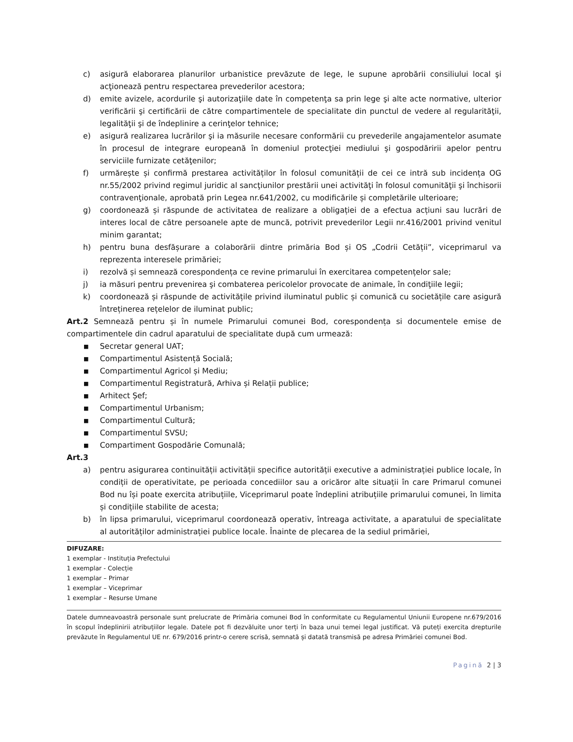c) asigură elaborarea planurilor urbanistice prevăzute de lege, le supune aprobării consiliului local şi acţionează pentru respectarea prevederilor acestora;
d) emite avizele, acordurile şi autorizaţiile date în competenţa sa prin lege şi alte acte normative, ulterior verificării şi certificării de către compartimentele de specialitate din punctul de vedere al regularităţii, legalităţii şi de îndeplinire a cerinţelor tehnice;
e) asigură realizarea lucrărilor şi ia măsurile necesare conformării cu prevederile angajamentelor asumate în procesul de integrare europeană în domeniul protecţiei mediului şi gospodăririi apelor pentru serviciile furnizate cetăţenilor;
f) urmărește și confirmă prestarea activităților în folosul comunității de cei ce intră sub incidența OG nr.55/2002 privind regimul juridic al sancţiunilor prestării unei activităţi în folosul comunităţii şi închisorii contravenţionale, aprobată prin Legea nr.641/2002, cu modificările și completările ulterioare;
g) coordonează și răspunde de activitatea de realizare a obligației de a efectua acțiuni sau lucrări de interes local de către persoanele apte de muncă, potrivit prevederilor Legii nr.416/2001 privind venitul minim garantat;
h) pentru buna desfășurare a colaborării dintre primăria Bod și OS „Codrii Cetății”, viceprimarul va reprezenta interesele primăriei;
i) rezolvă și semnează corespondența ce revine primarului în exercitarea competențelor sale;
j) ia măsuri pentru prevenirea şi combaterea pericolelor provocate de animale, în condiţiile legii;
k) coordonează și răspunde de activitățile privind iluminatul public și comunică cu societățile care asigură întreținerea rețelelor de iluminat public;
Art.2 Semnează pentru și în numele Primarului comunei Bod, corespondența si documentele emise de compartimentele din cadrul aparatului de specialitate după cum urmează:
■
Secretar general UAT;
■
Compartimentul Asistență Socială;
■
Compartimentul Agricol și Mediu;
■
Compartimentul Registratură, Arhiva și Relații publice;
■
Arhitect Șef;
■
Compartimentul Urbanism;
■
Compartimentul Cultură;
■
Compartimentul SVSU;
■
Compartiment Gospodărie Comunală;
Art.3
a) pentru asigurarea continuității activității specifice autorității executive a administrației publice locale, în condiții de operativitate, pe perioada concediilor sau a oricăror alte situații în care Primarul comunei Bod nu își poate exercita atribuțiile, Viceprimarul poate îndeplini atribuțiile primarului comunei, în limita și condițiile stabilite de acesta;
b) în lipsa primarului, viceprimarul coordonează operativ, întreaga activitate, a aparatului de specialitate al autorităților administrației publice locale. Înainte de plecarea de la sediul primăriei,
DIFUZARE:
1 exemplar - Instituția Prefectului
1 exemplar - Colecție
1 exemplar – Primar
1 exemplar – Viceprimar
1 exemplar – Resurse Umane
Datele dumneavoastră personale sunt prelucrate de Primăria comunei Bod în conformitate cu Regulamentul Uniunii Europene nr.679/2016 în scopul îndeplinirii atribuțiilor legale. Datele pot fi dezvăluite unor terți în baza unui temei legal justificat. Vă puteți exercita drepturile prevăzute în Regulamentul UE nr. 679/2016 printr-o cerere scrisă, semnată și datată transmisă pe adresa Primăriei comunei Bod.
Pagină 2 | 3